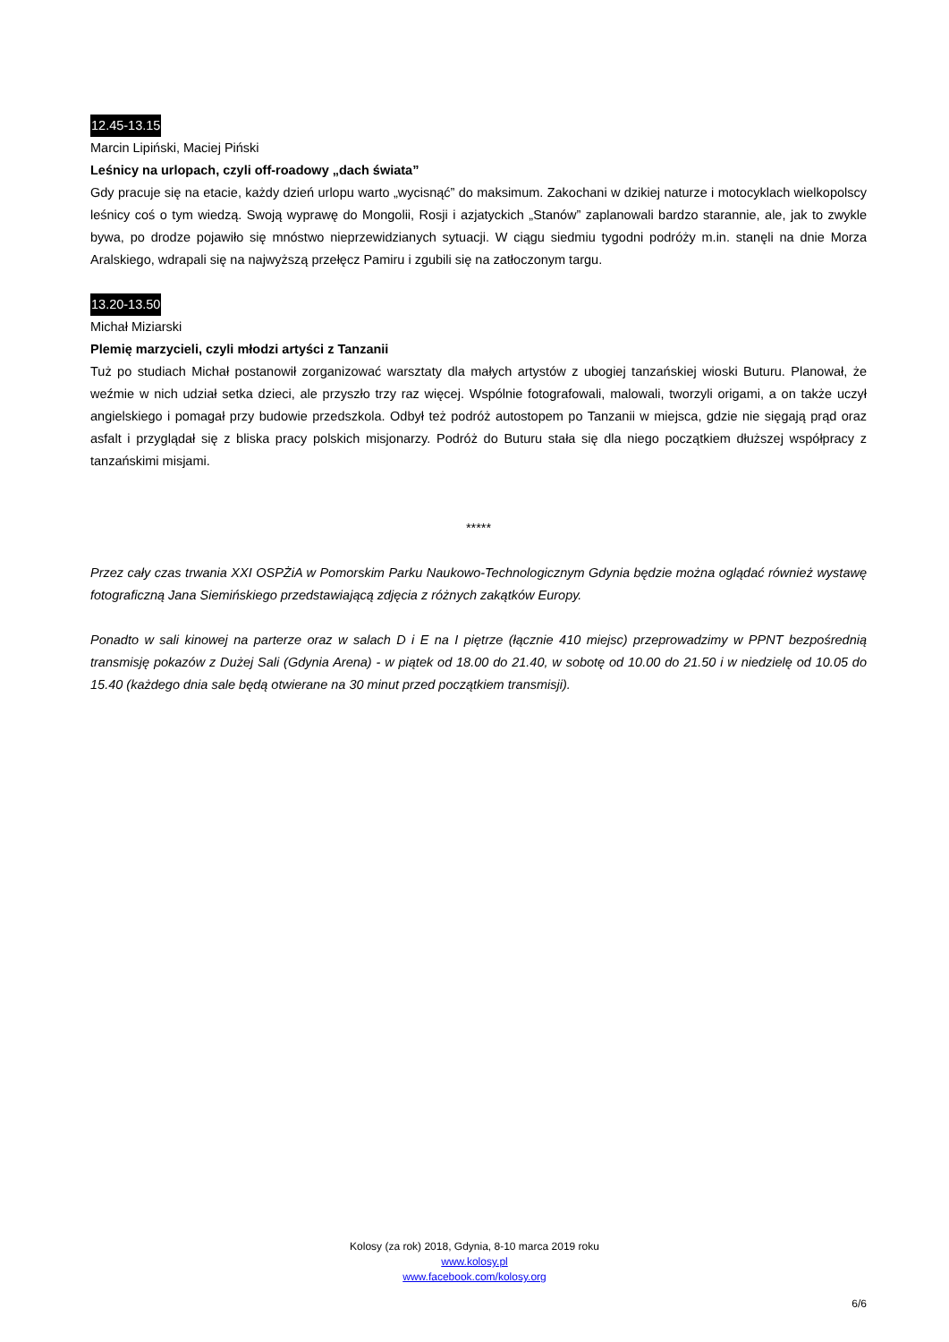12.45-13.15
Marcin Lipiński, Maciej Piński
Leśnicy na urlopach, czyli off-roadowy „dach świata”
Gdy pracuje się na etacie, każdy dzień urlopu warto „wycisnąć” do maksimum. Zakochani w dzikiej naturze i motocyklach wielkopolscy leśnicy coś o tym wiedzą. Swoją wyprawę do Mongolii, Rosji i azjatyckich „Stanów” zaplanowali bardzo starannie, ale, jak to zwykle bywa, po drodze pojawiło się mnóstwo nieprzewidzianych sytuacji. W ciągu siedmiu tygodni podróży m.in. stanęli na dnie Morza Aralskiego, wdrapali się na najwyższą przełęcz Pamiru i zgubili się na zatłoczonym targu.
13.20-13.50
Michał Miziarski
Plemię marzycieli, czyli młodzi artyści z Tanzanii
Tuż po studiach Michał postanowił zorganizować warsztaty dla małych artystów z ubogiej tanzańskiej wioski Buturu. Planował, że weźmie w nich udział setka dzieci, ale przyszło trzy raz więcej. Wspólnie fotografowali, malowali, tworzyli origami, a on także uczył angielskiego i pomagał przy budowie przedszkola. Odbył też podróż autostopem po Tanzanii w miejsca, gdzie nie sięgają prąd oraz asfalt i przyglądał się z bliska pracy polskich misjonarzy. Podróż do Buturu stała się dla niego początkiem dłuższej współpracy z tanzańskimi misjami.
*****
Przez cały czas trwania XXI OSPŻiA w Pomorskim Parku Naukowo-Technologicznym Gdynia będzie można oglądać również wystawę fotograficzną Jana Siemińskiego przedstawiającą zdjęcia z różnych zakątków Europy.
Ponadto w sali kinowej na parterze oraz w salach D i E na I piętrze (łącznie 410 miejsc) przeprowadzimy w PPNT bezpośrednią transmisję pokazów z Dużej Sali (Gdynia Arena) - w piątek od 18.00 do 21.40, w sobotę od 10.00 do 21.50 i w niedzielę od 10.05 do 15.40 (każdego dnia sale będą otwierane na 30 minut przed początkiem transmisji).
Kolosy (za rok) 2018, Gdynia, 8-10 marca 2019 roku
www.kolosy.pl
www.facebook.com/kolosy.org
6/6